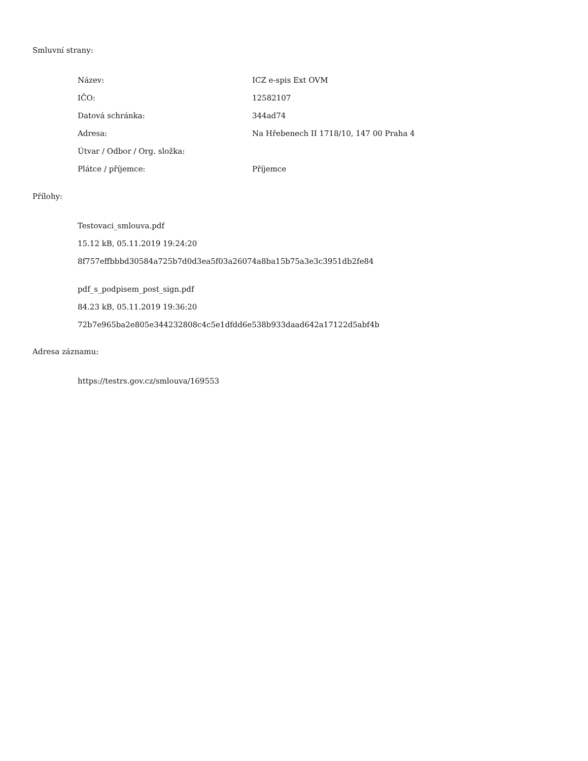Smluvní strany:
| Název: | ICZ e-spis Ext OVM |
| IČO: | 12582107 |
| Datová schránka: | 344ad74 |
| Adresa: | Na Hřebenech II 1718/10, 147 00 Praha 4 |
| Útvar / Odbor / Org. složka: | |
| Plátce / příjemce: | Příjemce |
Přílohy:
Testovaci_smlouva.pdf
15.12 kB, 05.11.2019 19:24:20
8f757effbbbd30584a725b7d0d3ea5f03a26074a8ba15b75a3e3c3951db2fe84
pdf_s_podpisem_post_sign.pdf
84.23 kB, 05.11.2019 19:36:20
72b7e965ba2e805e344232808c4c5e1dfdd6e538b933daad642a17122d5abf4b
Adresa záznamu:
https://testrs.gov.cz/smlouva/169553